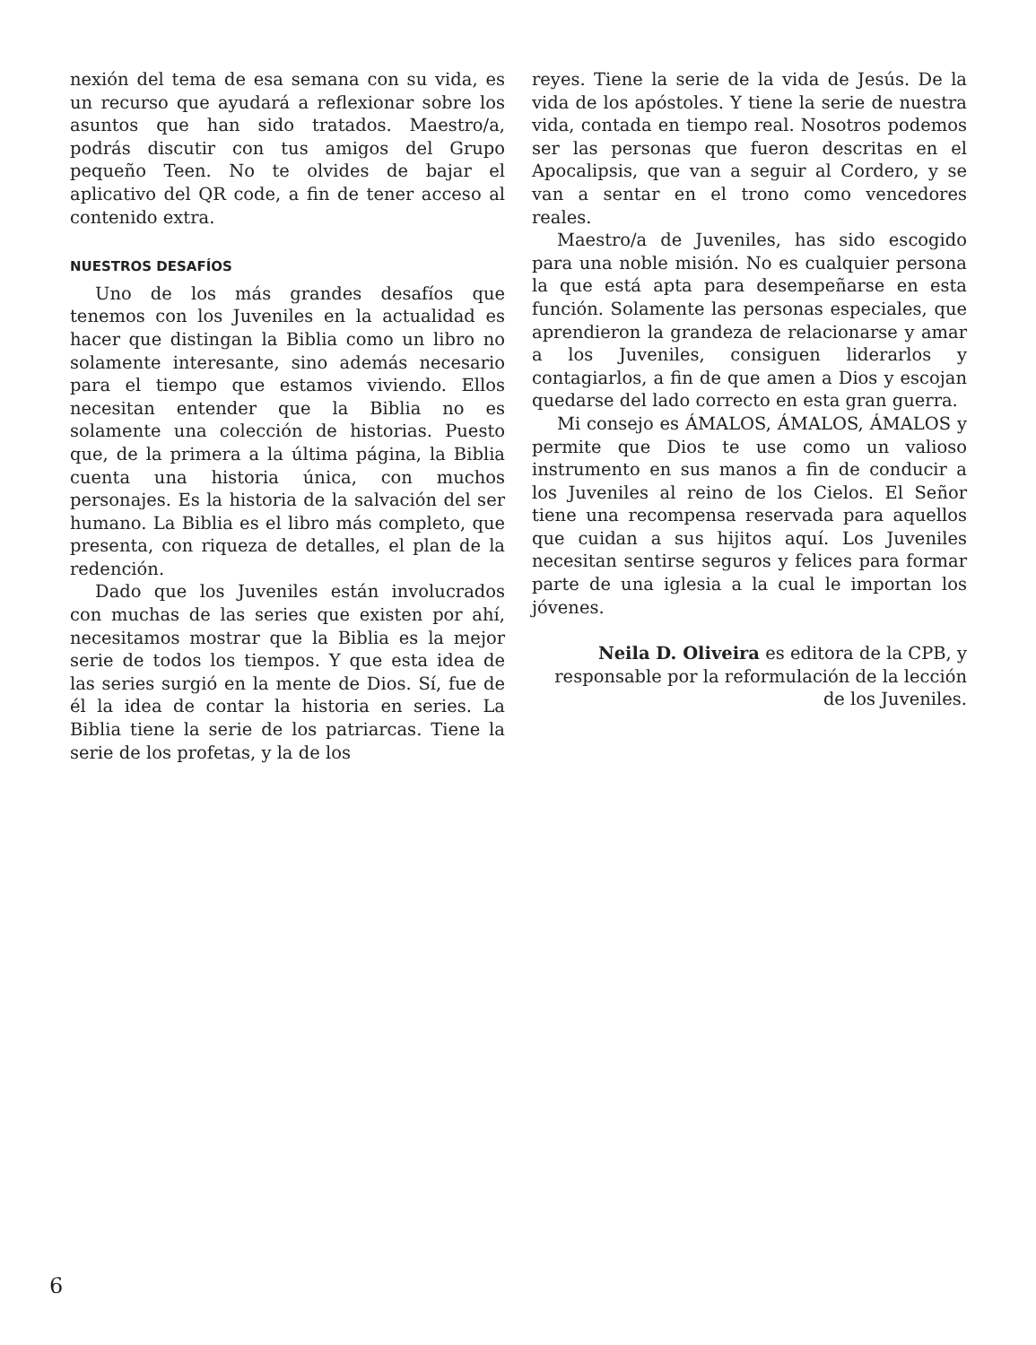nexión del tema de esa semana con su vida, es un recurso que ayudará a reflexionar sobre los asuntos que han sido tratados. Maestro/a, podrás discutir con tus amigos del Grupo pequeño Teen. No te olvides de bajar el aplicativo del QR code, a fin de tener acceso al contenido extra.
NUESTROS DESAFÍOS
Uno de los más grandes desafíos que tenemos con los Juveniles en la actualidad es hacer que distingan la Biblia como un libro no solamente interesante, sino además necesario para el tiempo que estamos viviendo. Ellos necesitan entender que la Biblia no es solamente una colección de historias. Puesto que, de la primera a la última página, la Biblia cuenta una historia única, con muchos personajes. Es la historia de la salvación del ser humano. La Biblia es el libro más completo, que presenta, con riqueza de detalles, el plan de la redención.
Dado que los Juveniles están involucrados con muchas de las series que existen por ahí, necesitamos mostrar que la Biblia es la mejor serie de todos los tiempos. Y que esta idea de las series surgió en la mente de Dios. Sí, fue de él la idea de contar la historia en series. La Biblia tiene la serie de los patriarcas. Tiene la serie de los profetas, y la de los
reyes. Tiene la serie de la vida de Jesús. De la vida de los apóstoles. Y tiene la serie de nuestra vida, contada en tiempo real. Nosotros podemos ser las personas que fueron descritas en el Apocalipsis, que van a seguir al Cordero, y se van a sentar en el trono como vencedores reales.
Maestro/a de Juveniles, has sido escogido para una noble misión. No es cualquier persona la que está apta para desempeñarse en esta función. Solamente las personas especiales, que aprendieron la grandeza de relacionarse y amar a los Juveniles, consiguen liderarlos y contagiarlos, a fin de que amen a Dios y escojan quedarse del lado correcto en esta gran guerra.
Mi consejo es ÁMALOS, ÁMALOS, ÁMALOS y permite que Dios te use como un valioso instrumento en sus manos a fin de conducir a los Juveniles al reino de los Cielos. El Señor tiene una recompensa reservada para aquellos que cuidan a sus hijitos aquí. Los Juveniles necesitan sentirse seguros y felices para formar parte de una iglesia a la cual le importan los jóvenes.
Neila D. Oliveira es editora de la CPB, y responsable por la reformulación de la lección de los Juveniles.
6